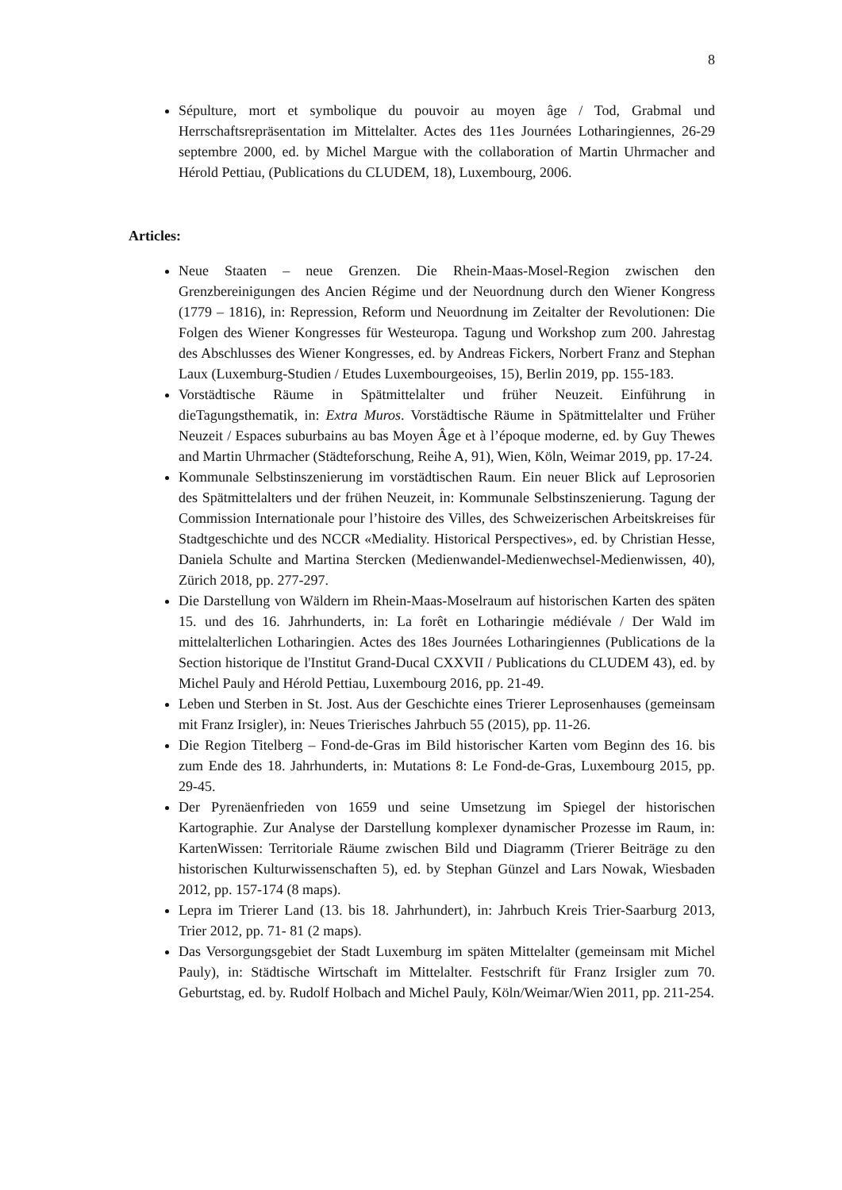8
Sépulture, mort et symbolique du pouvoir au moyen âge / Tod, Grabmal und Herrschaftsrepräsentation im Mittelalter. Actes des 11es Journées Lotharingiennes, 26-29 septembre 2000, ed. by Michel Margue with the collaboration of Martin Uhrmacher and Hérold Pettiau, (Publications du CLUDEM, 18), Luxembourg, 2006.
Articles:
Neue Staaten – neue Grenzen. Die Rhein-Maas-Mosel-Region zwischen den Grenzbereinigungen des Ancien Régime und der Neuordnung durch den Wiener Kongress (1779 – 1816), in: Repression, Reform und Neuordnung im Zeitalter der Revolutionen: Die Folgen des Wiener Kongresses für Westeuropa. Tagung und Workshop zum 200. Jahrestag des Abschlusses des Wiener Kongresses, ed. by Andreas Fickers, Norbert Franz and Stephan Laux (Luxemburg-Studien / Etudes Luxembourgeoises, 15), Berlin 2019, pp. 155-183.
Vorstädtische Räume in Spätmittelalter und früher Neuzeit. Einführung in dieTagungsthematik, in: Extra Muros. Vorstädtische Räume in Spätmittelalter und Früher Neuzeit / Espaces suburbains au bas Moyen Âge et à l’époque moderne, ed. by Guy Thewes and Martin Uhrmacher (Städteforschung, Reihe A, 91), Wien, Köln, Weimar 2019, pp. 17-24.
Kommunale Selbstinszenierung im vorstädtischen Raum. Ein neuer Blick auf Leprosorien des Spätmittelalters und der frühen Neuzeit, in: Kommunale Selbstinszenierung. Tagung der Commission Internationale pour l’histoire des Villes, des Schweizerischen Arbeitskreises für Stadtgeschichte und des NCCR «Mediality. Historical Perspectives», ed. by Christian Hesse, Daniela Schulte and Martina Stercken (Medienwandel-Medienwechsel-Medienwissen, 40), Zürich 2018, pp. 277-297.
Die Darstellung von Wäldern im Rhein-Maas-Moselraum auf historischen Karten des späten 15. und des 16. Jahrhunderts, in: La forêt en Lotharingie médiévale / Der Wald im mittelalterlichen Lotharingien. Actes des 18es Journées Lotharingiennes (Publications de la Section historique de l'Institut Grand-Ducal CXXVII / Publications du CLUDEM 43), ed. by Michel Pauly and Hérold Pettiau, Luxembourg 2016, pp. 21-49.
Leben und Sterben in St. Jost. Aus der Geschichte eines Trierer Leprosenhauses (gemeinsam mit Franz Irsigler), in: Neues Trierisches Jahrbuch 55 (2015), pp. 11-26.
Die Region Titelberg – Fond-de-Gras im Bild historischer Karten vom Beginn des 16. bis zum Ende des 18. Jahrhunderts, in: Mutations 8: Le Fond-de-Gras, Luxembourg 2015, pp. 29-45.
Der Pyrenäenfrieden von 1659 und seine Umsetzung im Spiegel der historischen Kartographie. Zur Analyse der Darstellung komplexer dynamischer Prozesse im Raum, in: KartenWissen: Territoriale Räume zwischen Bild und Diagramm (Trierer Beiträge zu den historischen Kulturwissenschaften 5), ed. by Stephan Günzel and Lars Nowak, Wiesbaden 2012, pp. 157-174 (8 maps).
Lepra im Trierer Land (13. bis 18. Jahrhundert), in: Jahrbuch Kreis Trier-Saarburg 2013, Trier 2012, pp. 71- 81 (2 maps).
Das Versorgungsgebiet der Stadt Luxemburg im späten Mittelalter (gemeinsam mit Michel Pauly), in: Städtische Wirtschaft im Mittelalter. Festschrift für Franz Irsigler zum 70. Geburtstag, ed. by. Rudolf Holbach and Michel Pauly, Köln/Weimar/Wien 2011, pp. 211-254.